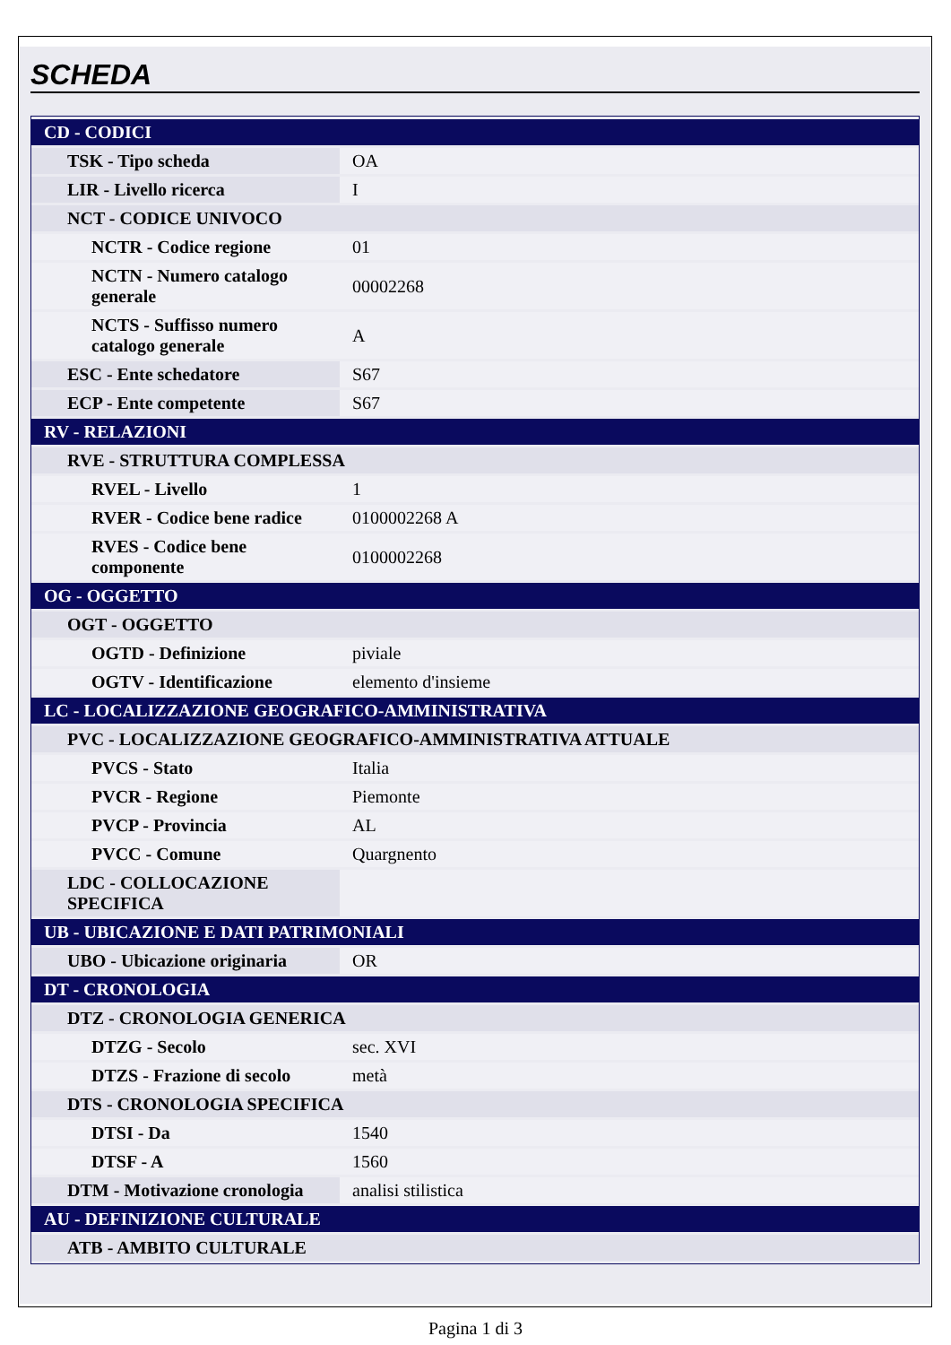SCHEDA
| CD - CODICI | |
| TSK - Tipo scheda | OA |
| LIR - Livello ricerca | I |
| NCT - CODICE UNIVOCO | |
| NCTR - Codice regione | 01 |
| NCTN - Numero catalogo generale | 00002268 |
| NCTS - Suffisso numero catalogo generale | A |
| ESC - Ente schedatore | S67 |
| ECP - Ente competente | S67 |
| RV - RELAZIONI | |
| RVE - STRUTTURA COMPLESSA | |
| RVEL - Livello | 1 |
| RVER - Codice bene radice | 0100002268 A |
| RVES - Codice bene componente | 0100002268 |
| OG - OGGETTO | |
| OGT - OGGETTO | |
| OGTD - Definizione | piviale |
| OGTV - Identificazione | elemento d'insieme |
| LC - LOCALIZZAZIONE GEOGRAFICO-AMMINISTRATIVA | |
| PVC - LOCALIZZAZIONE GEOGRAFICO-AMMINISTRATIVA ATTUALE | |
| PVCS - Stato | Italia |
| PVCR - Regione | Piemonte |
| PVCP - Provincia | AL |
| PVCC - Comune | Quargnento |
| LDC - COLLOCAZIONE SPECIFICA | |
| UB - UBICAZIONE E DATI PATRIMONIALI | |
| UBO - Ubicazione originaria | OR |
| DT - CRONOLOGIA | |
| DTZ - CRONOLOGIA GENERICA | |
| DTZG - Secolo | sec. XVI |
| DTZS - Frazione di secolo | metà |
| DTS - CRONOLOGIA SPECIFICA | |
| DTSI - Da | 1540 |
| DTSF - A | 1560 |
| DTM - Motivazione cronologia | analisi stilistica |
| AU - DEFINIZIONE CULTURALE | |
| ATB - AMBITO CULTURALE | |
Pagina 1 di 3